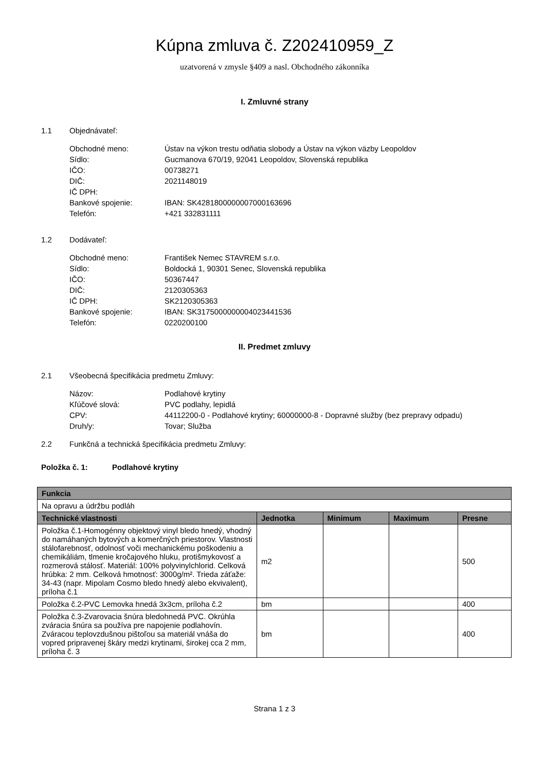Kúpna zmluva č. Z202410959_Z
uzatvorená v zmysle §409 a nasl. Obchodného zákonníka
I. Zmluvné strany
1.1 Objednávateľ:
Obchodné meno:
Ústav na výkon trestu odňatia slobody a Ústav na výkon väzby Leopoldov
Sídlo:
Gucmanova 670/19, 92041 Leopoldov, Slovenská republika
IČO:
00738271
DIČ:
2021148019
IČ DPH:
Bankové spojenie:
IBAN: SK4281800000007000163696
Telefón:
+421 332831111
1.2 Dodávateľ:
Obchodné meno:
František Nemec STAVREM s.r.o.
Sídlo:
Boldocká 1, 90301 Senec, Slovenská republika
IČO:
50367447
DIČ:
2120305363
IČ DPH:
SK2120305363
Bankové spojenie:
IBAN: SK3175000000004023441536
Telefón:
0220200100
II. Predmet zmluvy
2.1 Všeobecná špecifikácia predmetu Zmluvy:
Názov:
Podlahové krytiny
Kľúčové slová:
PVC podlahy, lepidlá
CPV:
44112200-0 - Podlahové krytiny; 60000000-8 - Dopravné služby (bez prepravy odpadu)
Druh/y:
Tovar; Služba
2.2 Funkčná a technická špecifikácia predmetu Zmluvy:
Položka č. 1: Podlahové krytiny
| Funkcia | | | | |
| --- | --- | --- | --- | --- |
| Na opravu a údržbu podláh | | | | |
| Technické vlastnosti | Jednotka | Minimum | Maximum | Presne |
| Položka č.1-Homogénny objektový vinyl bledo hnedý, vhodný do namáhaných bytových a komerčných priestorov. Vlastnosti stálofarebnosť, odolnosť voči mechanickému poškodeniu a chemikáliám, tlmenie kročajového hluku, protišmykovosť a rozmerová stálosť. Materiál: 100% polyvinylchlorid. Celková hrúbka: 2 mm. Celková hmotnosť: 3000g/m². Trieda záťaže: 34-43 (napr. Mipolam Cosmo bledo hnedý alebo ekvivalent), príloha č.1 | m2 | | | 500 |
| Položka č.2-PVC Lemovka hnedá 3x3cm, príloha č.2 | bm | | | 400 |
| Položka č.3-Zvarovacia šnúra bledohnedá PVC. Okrúhla zváracia šnúra sa používa pre napojenie podlahovín. Zváracou teplovzdušnou pištoľou sa materiál vnáša do vopred pripravenej škáry medzi krytinami, širokej cca 2 mm, príloha č. 3 | bm | | | 400 |
Strana 1 z 3